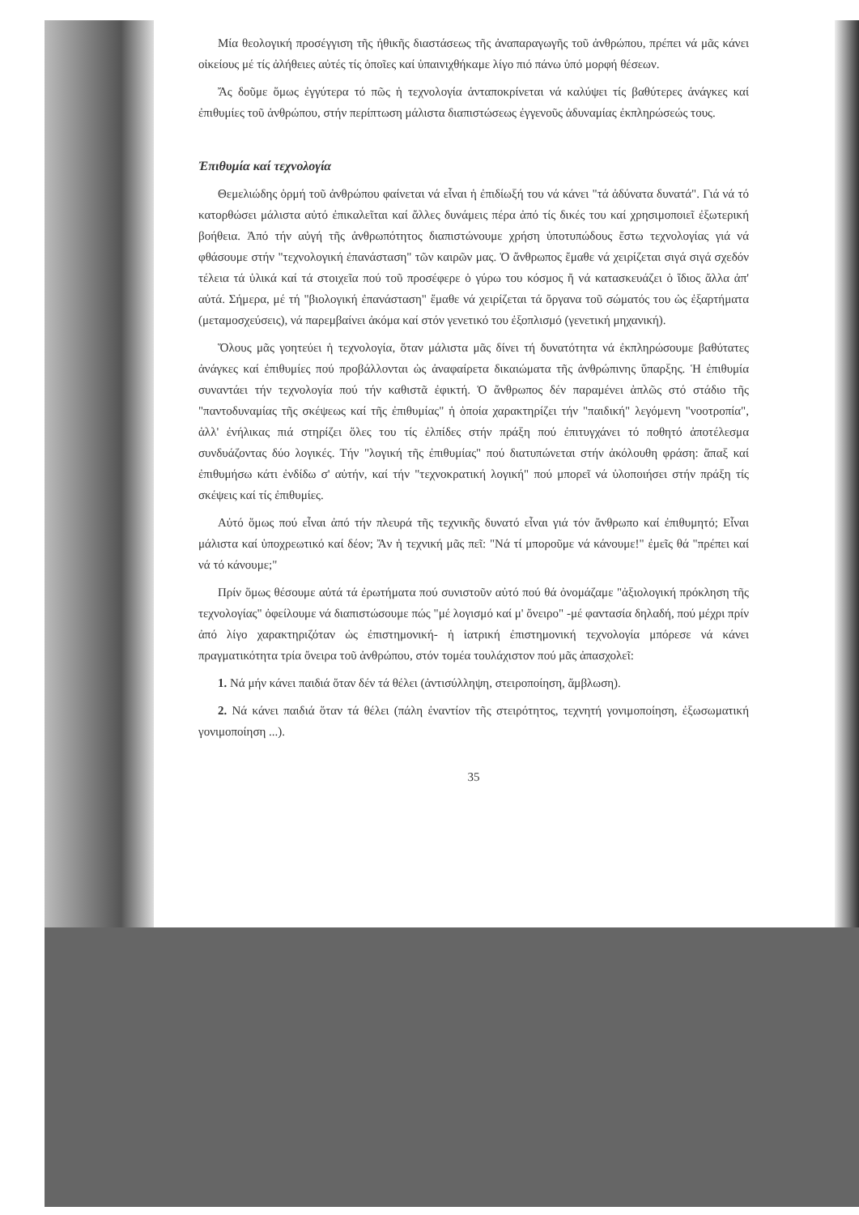Μία θεολογική προσέγγιση τῆς ἠθικῆς διαστάσεως τῆς ἀναπαραγωγῆς τοῦ ἀνθρώπου, πρέπει νά μᾶς κάνει οἰκείους μέ τίς ἀλήθειες αὐτές τίς ὁποῖες καί ὑπαινιχθήκαμε λίγο πιό πάνω ὑπό μορφή θέσεων.
Ἄς δοῦμε ὅμως ἐγγύτερα τό πῶς ἡ τεχνολογία ἀνταποκρίνεται νά καλύψει τίς βαθύτερες ἀνάγκες καί ἐπιθυμίες τοῦ ἀνθρώπου, στήν περίπτωση μάλιστα διαπιστώσεως ἐγγενοῦς ἀδυναμίας ἐκπληρώσεώς τους.
Ἐπιθυμία καί τεχνολογία
Θεμελιώδης ὁρμή τοῦ ἀνθρώπου φαίνεται νά εἶναι ἡ ἐπιδίωξή του νά κάνει "τά ἀδύνατα δυνατά". Γιά νά τό κατορθώσει μάλιστα αὐτό ἐπικαλεῖται καί ἄλλες δυνάμεις πέρα ἀπό τίς δικές του καί χρησιμοποιεῖ ἐξωτερική βοήθεια. Ἀπό τήν αὐγή τῆς ἀνθρωπότητος διαπιστώνουμε χρήση ὑποτυπώδους ἔστω τεχνολογίας γιά νά φθάσουμε στήν "τεχνολογική ἐπανάσταση" τῶν καιρῶν μας. Ὁ ἄνθρωπος ἔμαθε νά χειρίζεται σιγά σιγά σχεδόν τέλεια τά ὑλικά καί τά στοιχεῖα πού τοῦ προσέφερε ὁ γύρω του κόσμος ἤ νά κατασκευάζει ὁ ἴδιος ἄλλα ἀπ' αὐτά. Σήμερα, μέ τή "βιολογική ἐπανάσταση" ἔμαθε νά χειρίζεται τά ὄργανα τοῦ σώματός του ὡς ἐξαρτήματα (μεταμοσχεύσεις), νά παρεμβαίνει ἀκόμα καί στόν γενετικό του ἐξοπλισμό (γενετική μηχανική).
Ὅλους μᾶς γοητεύει ἡ τεχνολογία, ὅταν μάλιστα μᾶς δίνει τή δυνατότητα νά ἐκπληρώσουμε βαθύτατες ἀνάγκες καί ἐπιθυμίες πού προβάλλονται ὡς ἀναφαίρετα δικαιώματα τῆς ἀνθρώπινης ὕπαρξης. Ἡ ἐπιθυμία συναντάει τήν τεχνολογία πού τήν καθιστᾶ ἐφικτή. Ὁ ἄνθρωπος δέν παραμένει ἁπλῶς στό στάδιο τῆς "παντοδυναμίας τῆς σκέψεως καί τῆς ἐπιθυμίας" ἡ ὁποία χαρακτηρίζει τήν "παιδική" λεγόμενη "νοοτροπία", ἀλλ' ἐνήλικας πιά στηρίζει ὅλες του τίς ἐλπίδες στήν πράξη πού ἐπιτυγχάνει τό ποθητό ἀποτέλεσμα συνδυάζοντας δύο λογικές. Τήν "λογική τῆς ἐπιθυμίας" πού διατυπώνεται στήν ἀκόλουθη φράση: ἅπαξ καί ἐπιθυμήσω κάτι ἐνδίδω σ' αὐτήν, καί τήν "τεχνοκρατική λογική" πού μπορεῖ νά ὑλοποιήσει στήν πράξη τίς σκέψεις καί τίς ἐπιθυμίες.
Αὐτό ὅμως πού εἶναι ἀπό τήν πλευρά τῆς τεχνικῆς δυνατό εἶναι γιά τόν ἄνθρωπο καί ἐπιθυμητό; Εἶναι μάλιστα καί ὑποχρεωτικό καί δέον; Ἄν ἡ τεχνική μᾶς πεῖ: "Νά τί μποροῦμε νά κάνουμε!" ἐμεῖς θά "πρέπει καί νά τό κάνουμε;"
Πρίν ὅμως θέσουμε αὐτά τά ἐρωτήματα πού συνιστοῦν αὐτό πού θά ὀνομάζαμε "ἀξιολογική πρόκληση τῆς τεχνολογίας" ὀφείλουμε νά διαπιστώσουμε πώς "μέ λογισμό καί μ' ὄνειρο" -μέ φαντασία δηλαδή, πού μέχρι πρίν ἀπό λίγο χαρακτηριζόταν ὡς ἐπιστημονική- ἡ ἰατρική ἐπιστημονική τεχνολογία μπόρεσε νά κάνει πραγματικότητα τρία ὄνειρα τοῦ ἀνθρώπου, στόν τομέα τουλάχιστον πού μᾶς ἀπασχολεῖ:
1. Νά μήν κάνει παιδιά ὅταν δέν τά θέλει (ἀντισύλληψη, στειροποίηση, ἄμβλωση).
2. Νά κάνει παιδιά ὅταν τά θέλει (πάλη ἐναντίον τῆς στειρότητος, τεχνητή γονιμοποίηση, ἐξωσωματική γονιμοποίηση ...).
35